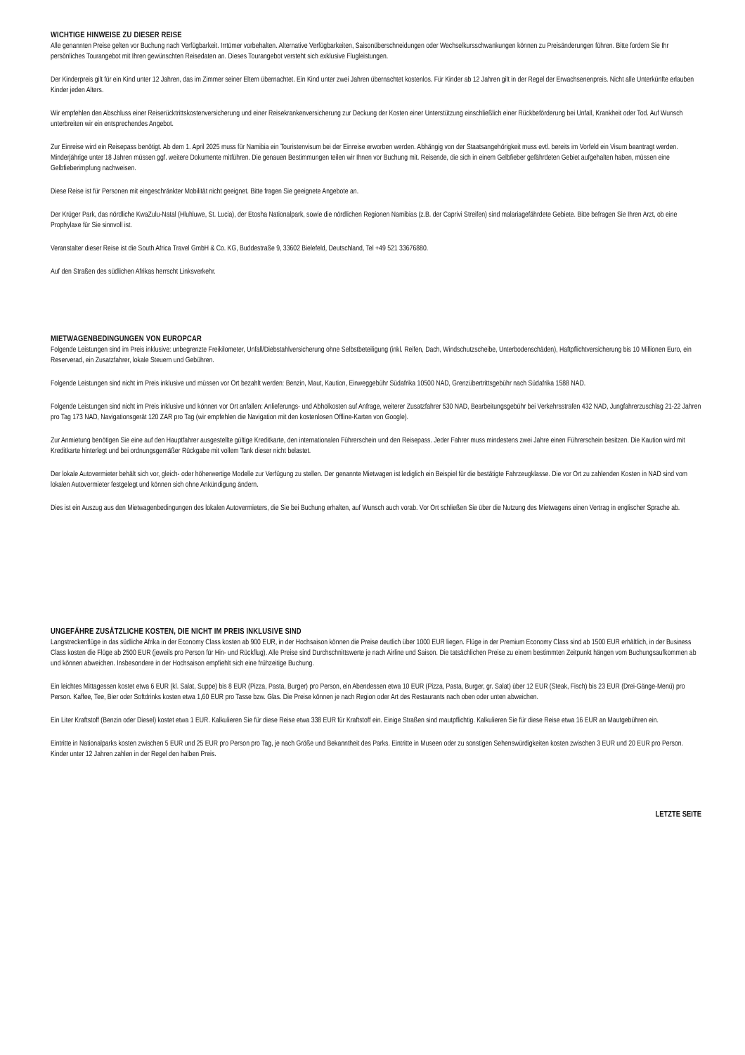WICHTIGE HINWEISE ZU DIESER REISE
Alle genannten Preise gelten vor Buchung nach Verfügbarkeit. Irrtümer vorbehalten. Alternative Verfügbarkeiten, Saisonüberschneidungen oder Wechselkursschwankungen können zu Preisänderungen führen. Bitte fordern Sie Ihr persönliches Tourangebot mit Ihren gewünschten Reisedaten an. Dieses Tourangebot versteht sich exklusive Flugleistungen.
Der Kinderpreis gilt für ein Kind unter 12 Jahren, das im Zimmer seiner Eltern übernachtet. Ein Kind unter zwei Jahren übernachtet kostenlos. Für Kinder ab 12 Jahren gilt in der Regel der Erwachsenenpreis. Nicht alle Unterkünfte erlauben Kinder jeden Alters.
Wir empfehlen den Abschluss einer Reiserücktrittskostenversicherung und einer Reisekrankenversicherung zur Deckung der Kosten einer Unterstützung einschließlich einer Rückbeförderung bei Unfall, Krankheit oder Tod. Auf Wunsch unterbreiten wir ein entsprechendes Angebot.
Zur Einreise wird ein Reisepass benötigt. Ab dem 1. April 2025 muss für Namibia ein Touristenvisum bei der Einreise erworben werden. Abhängig von der Staatsangehörigkeit muss evtl. bereits im Vorfeld ein Visum beantragt werden. Minderjährige unter 18 Jahren müssen ggf. weitere Dokumente mitführen. Die genauen Bestimmungen teilen wir Ihnen vor Buchung mit. Reisende, die sich in einem Gelbfieber gefährdeten Gebiet aufgehalten haben, müssen eine Gelbfieberimpfung nachweisen.
Diese Reise ist für Personen mit eingeschränkter Mobilität nicht geeignet. Bitte fragen Sie geeignete Angebote an.
Der Krüger Park, das nördliche KwaZulu-Natal (Hluhluwe, St. Lucia), der Etosha Nationalpark, sowie die nördlichen Regionen Namibias (z.B. der Caprivi Streifen) sind malariagefährdete Gebiete. Bitte befragen Sie Ihren Arzt, ob eine Prophylaxe für Sie sinnvoll ist.
Veranstalter dieser Reise ist die South Africa Travel GmbH & Co. KG, Buddestraße 9, 33602 Bielefeld, Deutschland, Tel +49 521 33676880.
Auf den Straßen des südlichen Afrikas herrscht Linksverkehr.
MIETWAGENBEDINGUNGEN VON EUROPCAR
Folgende Leistungen sind im Preis inklusive: unbegrenzte Freikilometer, Unfall/Diebstahlversicherung ohne Selbstbeteiligung (inkl. Reifen, Dach, Windschutzscheibe, Unterbodenschäden), Haftpflichtversicherung bis 10 Millionen Euro, ein Reserverad, ein Zusatzfahrer, lokale Steuern und Gebühren.
Folgende Leistungen sind nicht im Preis inklusive und müssen vor Ort bezahlt werden: Benzin, Maut, Kaution, Einweggebühr Südafrika 10500 NAD, Grenzübertrittsgebühr nach Südafrika 1588 NAD.
Folgende Leistungen sind nicht im Preis inklusive und können vor Ort anfallen: Anlieferungs- und Abholkosten auf Anfrage, weiterer Zusatzfahrer 530 NAD, Bearbeitungsgebühr bei Verkehrsstrafen 432 NAD, Jungfahrerzuschlag 21-22 Jahren pro Tag 173 NAD, Navigationsgerät 120 ZAR pro Tag (wir empfehlen die Navigation mit den kostenlosen Offline-Karten von Google).
Zur Anmietung benötigen Sie eine auf den Hauptfahrer ausgestellte gültige Kreditkarte, den internationalen Führerschein und den Reisepass. Jeder Fahrer muss mindestens zwei Jahre einen Führerschein besitzen. Die Kaution wird mit Kreditkarte hinterlegt und bei ordnungsgemäßer Rückgabe mit vollem Tank dieser nicht belastet.
Der lokale Autovermieter behält sich vor, gleich- oder höherwertige Modelle zur Verfügung zu stellen. Der genannte Mietwagen ist lediglich ein Beispiel für die bestätigte Fahrzeugklasse. Die vor Ort zu zahlenden Kosten in NAD sind vom lokalen Autovermieter festgelegt und können sich ohne Ankündigung ändern.
Dies ist ein Auszug aus den Mietwagenbedingungen des lokalen Autovermieters, die Sie bei Buchung erhalten, auf Wunsch auch vorab. Vor Ort schließen Sie über die Nutzung des Mietwagens einen Vertrag in englischer Sprache ab.
UNGEFÄHRE ZUSÄTZLICHE KOSTEN, DIE NICHT IM PREIS INKLUSIVE SIND
Langstreckenflüge in das südliche Afrika in der Economy Class kosten ab 900 EUR, in der Hochsaison können die Preise deutlich über 1000 EUR liegen. Flüge in der Premium Economy Class sind ab 1500 EUR erhältlich, in der Business Class kosten die Flüge ab 2500 EUR (jeweils pro Person für Hin- und Rückflug). Alle Preise sind Durchschnittswerte je nach Airline und Saison. Die tatsächlichen Preise zu einem bestimmten Zeitpunkt hängen vom Buchungsaufkommen ab und können abweichen. Insbesondere in der Hochsaison empfiehlt sich eine frühzeitige Buchung.
Ein leichtes Mittagessen kostet etwa 6 EUR (kl. Salat, Suppe) bis 8 EUR (Pizza, Pasta, Burger) pro Person, ein Abendessen etwa 10 EUR (Pizza, Pasta, Burger, gr. Salat) über 12 EUR (Steak, Fisch) bis 23 EUR (Drei-Gänge-Menü) pro Person. Kaffee, Tee, Bier oder Softdrinks kosten etwa 1,60 EUR pro Tasse bzw. Glas. Die Preise können je nach Region oder Art des Restaurants nach oben oder unten abweichen.
Ein Liter Kraftstoff (Benzin oder Diesel) kostet etwa 1 EUR. Kalkulieren Sie für diese Reise etwa 338 EUR für Kraftstoff ein. Einige Straßen sind mautpflichtig. Kalkulieren Sie für diese Reise etwa 16 EUR an Mautgebühren ein.
Eintritte in Nationalparks kosten zwischen 5 EUR und 25 EUR pro Person pro Tag, je nach Größe und Bekanntheit des Parks. Eintritte in Museen oder zu sonstigen Sehenswürdigkeiten kosten zwischen 3 EUR und 20 EUR pro Person. Kinder unter 12 Jahren zahlen in der Regel den halben Preis.
LETZTE SEITE